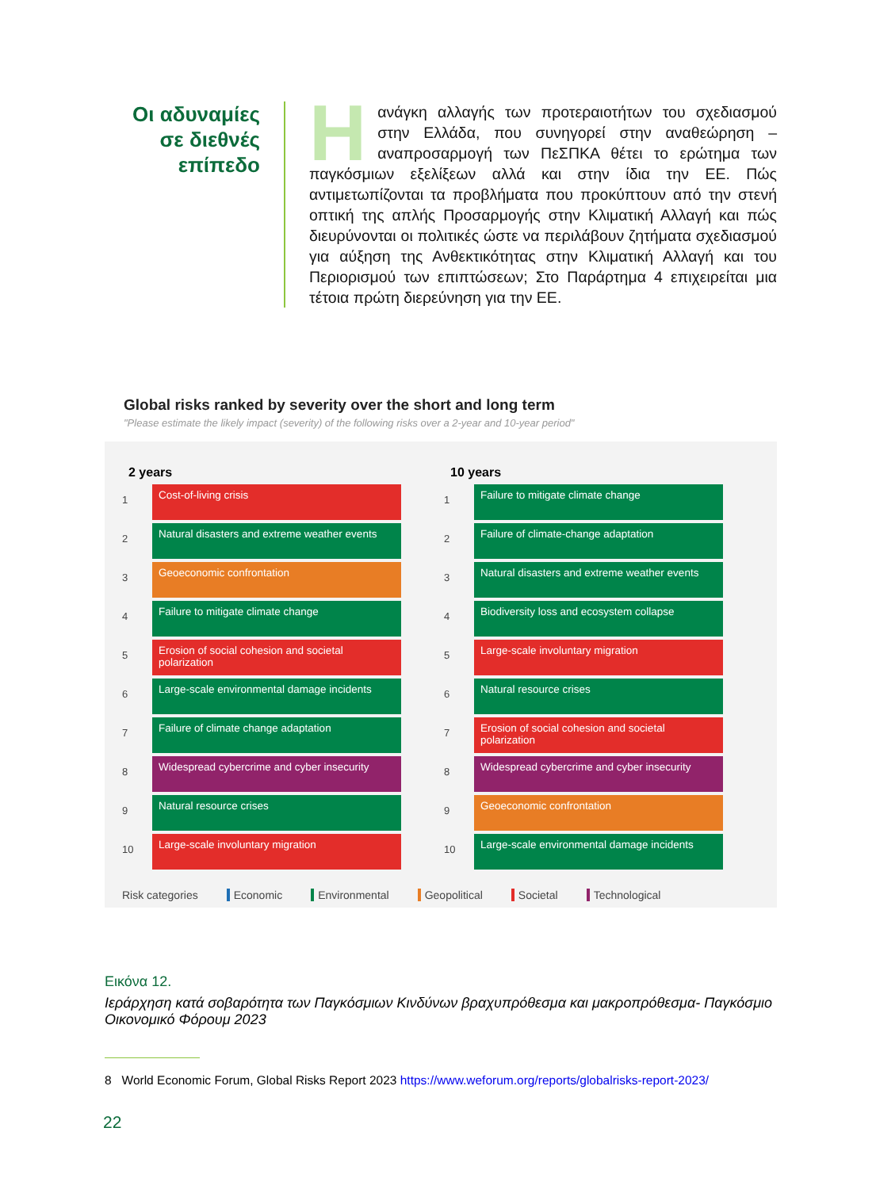Οι αδυναμίες σε διεθνές επίπεδο
Ηανάγκη αλλαγής των προτεραιοτήτων του σχεδιασμού στην Ελλάδα, που συνηγορεί στην αναθεώρηση – αναπροσαρμογή των ΠεΣΠΚΑ θέτει το ερώτημα των παγκόσμιων εξελίξεων αλλά και στην ίδια την ΕΕ. Πώς αντιμετωπίζονται τα προβλήματα που προκύπτουν από την στενή οπτική της απλής Προσαρμογής στην Κλιματική Αλλαγή και πώς διευρύνονται οι πολιτικές ώστε να περιλάβουν ζητήματα σχεδιασμού για αύξηση της Ανθεκτικότητας στην Κλιματική Αλλαγή και του Περιορισμού των επιπτώσεων; Στο Παράρτημα 4 επιχειρείται μια τέτοια πρώτη διερεύνηση για την ΕΕ.
Global risks ranked by severity over the short and long term
"Please estimate the likely impact (severity) of the following risks over a 2-year and 10-year period"
2 years
1
Cost-of-living crisis
2
Natural disasters and extreme weather events
3
Geoeconomic confrontation
4
Failure to mitigate climate change
5
Erosion of social cohesion and societal polarization
6
Large-scale environmental damage incidents
7
Failure of climate change adaptation
8
Widespread cybercrime and cyber insecurity
9
Natural resource crises
10
Large-scale involuntary migration
10 years
1
Failure to mitigate climate change
2
Failure of climate-change adaptation
3
Natural disasters and extreme weather events
4
Biodiversity loss and ecosystem collapse
5
Large-scale involuntary migration
6
Natural resource crises
7
Erosion of social cohesion and societal polarization
8
Widespread cybercrime and cyber insecurity
9
Geoeconomic confrontation
10
Large-scale environmental damage incidents
Risk categories Economic Environmental Geopolitical Societal Technological
Εικόνα 12.
Ιεράρχηση κατά σοβαρότητα των Παγκόσμιων Κινδύνων βραχυπρόθεσμα και μακροπρόθεσμα- Παγκόσμιο Οικονομικό Φόρουμ 2023
8 World Economic Forum, Global Risks Report 2023 https://www.weforum.org/reports/globalrisks-report-2023/
22